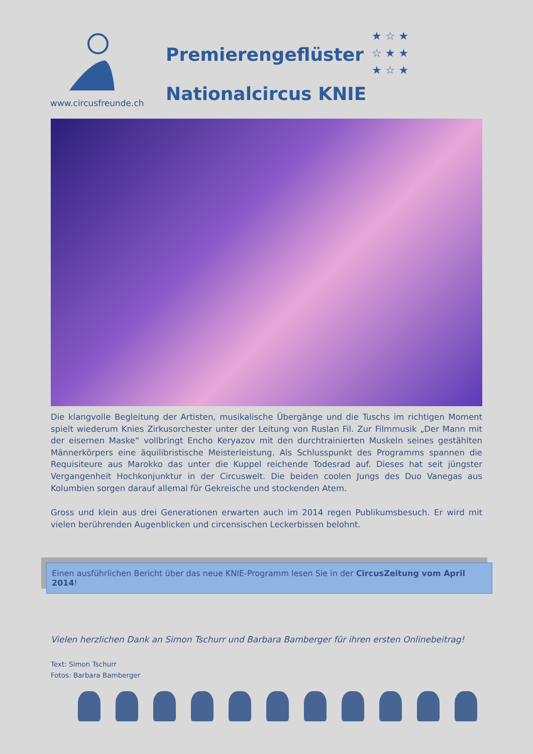Premierengeflüster
Nationalcircus KNIE
★ ☆ ★
☆ ★ ★
★ ☆ ★
www.circusfreunde.ch
Die klangvolle Begleitung der Artisten, musikalische Übergänge und die Tuschs im richtigen Moment spielt wiederum Knies Zirkusorchester unter der Leitung von Ruslan Fil. Zur Filmmusik „Der Mann mit der eisernen Maske“ vollbringt Encho Keryazov mit den durchtrainierten Muskeln seines gestählten Männerkörpers eine äquilibristische Meisterleistung. Als Schlusspunkt des Programms spannen die Requisiteure aus Marokko das unter die Kuppel reichende Todesrad auf. Dieses hat seit jüngster Vergangenheit Hochkonjunktur in der Circuswelt. Die beiden coolen Jungs des Duo Vanegas aus Kolumbien sorgen darauf allemal für Gekreische und stockenden Atem.
Gross und klein aus drei Generationen erwarten auch im 2014 regen Publikumsbesuch. Er wird mit vielen berührenden Augenblicken und circensischen Leckerbissen belohnt.
Einen ausführlichen Bericht über das neue KNIE-Programm lesen Sie in der CircusZeitung vom April 2014!
Vielen herzlichen Dank an Simon Tschurr und Barbara Bamberger für ihren ersten Onlinebeitrag!
Text: Simon Tschurr
Fotos: Barbara Bamberger